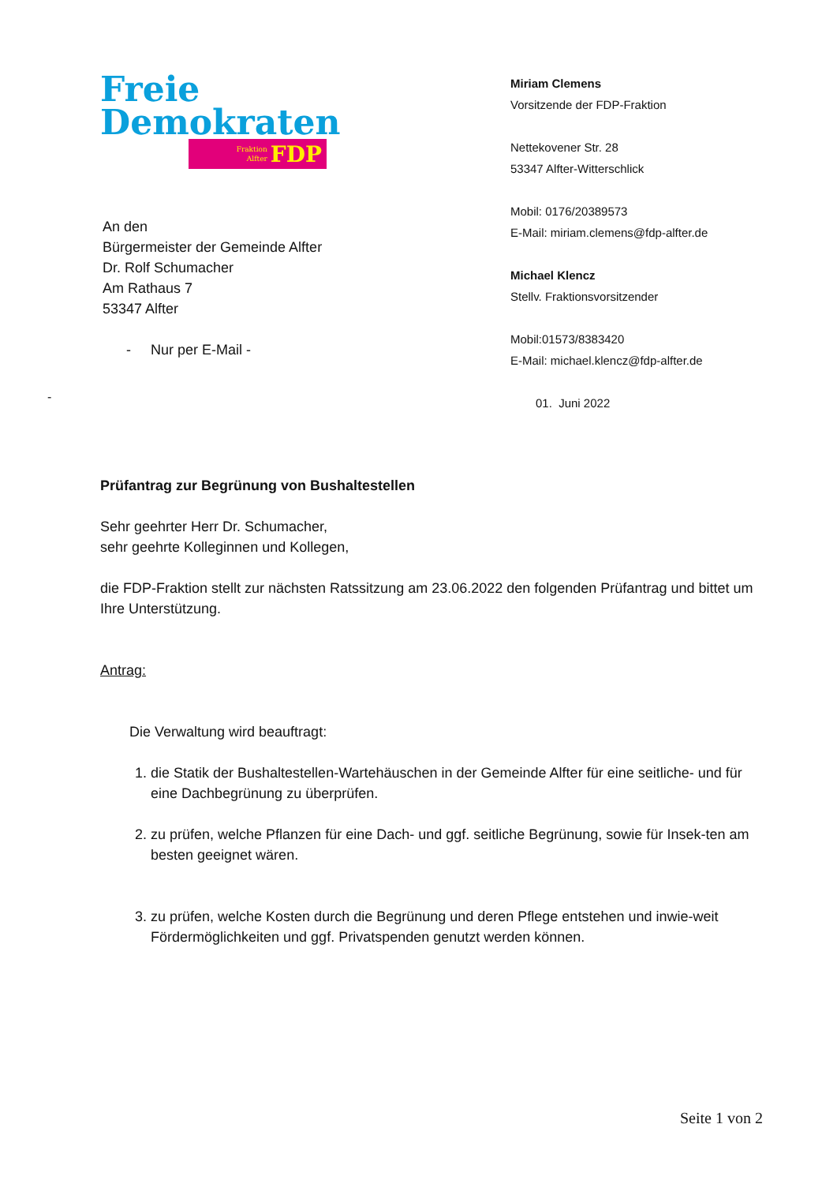Freie
Demokraten
Fraktion
Alfter FDP
An den
Bürgermeister der Gemeinde Alfter
Dr. Rolf Schumacher
Am Rathaus 7
53347 Alfter
- Nur per E-Mail -
Miriam Clemens
Vorsitzende der FDP-Fraktion
Nettekovener Str. 28
53347 Alfter-Witterschlick
Mobil: 0176/20389573
E-Mail: miriam.clemens@fdp-alfter.de
Michael Klencz
Stellv. Fraktionsvorsitzender
Mobil:01573/8383420
E-Mail: michael.klencz@fdp-alfter.de
01. Juni 2022
-
Prüfantrag zur Begrünung von Bushaltestellen
Sehr geehrter Herr Dr. Schumacher,
sehr geehrte Kolleginnen und Kollegen,
die FDP-Fraktion stellt zur nächsten Ratssitzung am 23.06.2022 den folgenden Prüfantrag und bittet um Ihre Unterstützung.
Antrag:
Die Verwaltung wird beauftragt:
1. die Statik der Bushaltestellen-Wartehäuschen in der Gemeinde Alfter für eine seitliche- und für eine Dachbegrünung zu überprüfen.
2. zu prüfen, welche Pflanzen für eine Dach- und ggf. seitliche Begrünung, sowie für Insek-ten am besten geeignet wären.
3. zu prüfen, welche Kosten durch die Begrünung und deren Pflege entstehen und inwie-weit Fördermöglichkeiten und ggf. Privatspenden genutzt werden können.
Seite 1 von 2